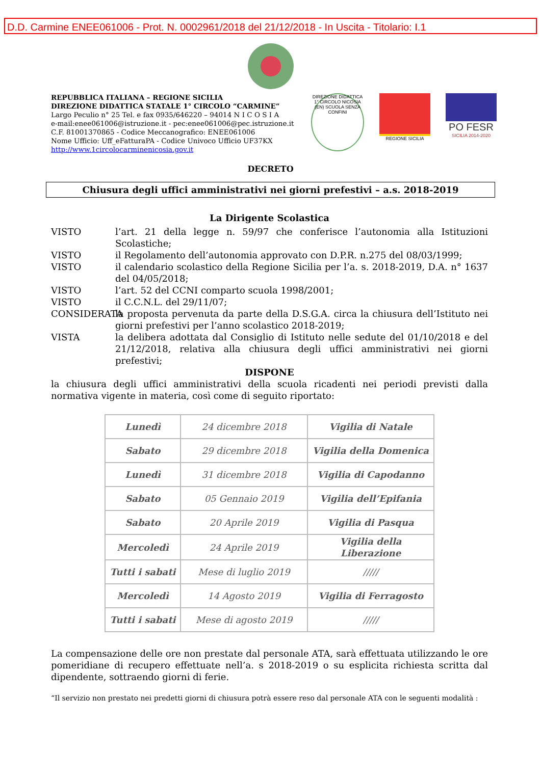D.D. Carmine ENEE061006 - Prot. N. 0002961/2018 del 21/12/2018 - In Uscita - Titolario: I.1
REPUBBLICA ITALIANA – REGIONE SICILIA
DIREZIONE DIDATTICA STATALE 1° CIRCOLO “CARMINE”
Largo Peculio n° 25 Tel. e fax 0935/646220 – 94014 N I C O S I A
e-mail:enee061006@istruzione.it - pec:enee061006@pec.istruzione.it
C.F. 81001370865 - Codice Meccanografico: ENEE061006
Nome Ufficio: Uff_eFatturaPA - Codice Univoco Ufficio UF37KX
http://www.1circolocarminenicosia.gov.it
DIREZIONE DIDATTICA 1° CIRCOLO NICOSIA (EN) SCUOLA SENZA CONFINI
REGIONE SICILIA
PO FESR
SICILIA 2014-2020
DECRETO
Chiusura degli uffici amministrativi nei giorni prefestivi – a.s. 2018-2019
La Dirigente Scolastica
VISTO l’art. 21 della legge n. 59/97 che conferisce l’autonomia alla Istituzioni Scolastiche;
VISTO il Regolamento dell’autonomia approvato con D.P.R. n.275 del 08/03/1999;
VISTO il calendario scolastico della Regione Sicilia per l’a. s. 2018-2019, D.A. n° 1637 del 04/05/2018;
VISTO l’art. 52 del CCNI comparto scuola 1998/2001;
VISTO il C.C.N.L. del 29/11/07;
CONSIDERATA la proposta pervenuta da parte della D.S.G.A. circa la chiusura dell’Istituto nei giorni prefestivi per l’anno scolastico 2018-2019;
VISTA la delibera adottata dal Consiglio di Istituto nelle sedute del 01/10/2018 e del 21/12/2018, relativa alla chiusura degli uffici amministrativi nei giorni prefestivi;
DISPONE
la chiusura degli uffici amministrativi della scuola ricadenti nei periodi previsti dalla normativa vigente in materia, così come di seguito riportato:
| Lunedì | 24 dicembre 2018 | Vigilia di Natale |
| Sabato | 29 dicembre 2018 | Vigilia della Domenica |
| Lunedì | 31 dicembre 2018 | Vigilia di Capodanno |
| Sabato | 05 Gennaio 2019 | Vigilia dell’Epifania |
| Sabato | 20 Aprile 2019 | Vigilia di Pasqua |
| Mercoledì | 24 Aprile 2019 | Vigilia della Liberazione |
| Tutti i sabati | Mese di luglio 2019 | ///// |
| Mercoledì | 14 Agosto 2019 | Vigilia di Ferragosto |
| Tutti i sabati | Mese di agosto 2019 | ///// |
La compensazione delle ore non prestate dal personale ATA, sarà effettuata utilizzando le ore pomeridiane di recupero effettuate nell’a. s 2018-2019 o su esplicita richiesta scritta dal dipendente, sottraendo giorni di ferie.
“Il servizio non prestato nei predetti giorni di chiusura potrà essere reso dal personale ATA con le seguenti modalità :